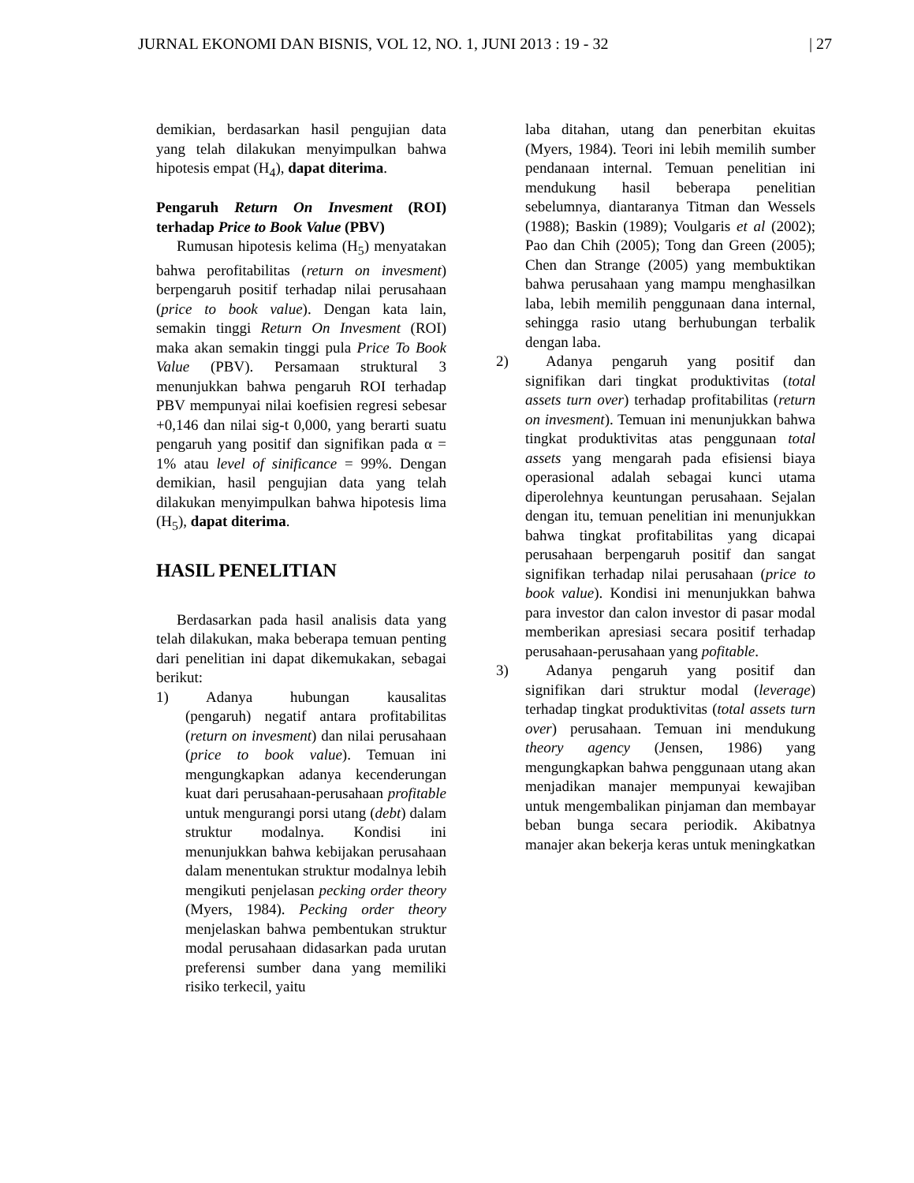JURNAL EKONOMI DAN BISNIS, VOL 12, NO. 1, JUNI 2013 : 19 - 32 | 27
demikian, berdasarkan hasil pengujian data yang telah dilakukan menyimpulkan bahwa hipotesis empat (H<sub>4</sub>), dapat diterima.
Pengaruh Return On Invesment (ROI) terhadap Price to Book Value (PBV)
Rumusan hipotesis kelima (H<sub>5</sub>) menyatakan bahwa perofitabilitas (return on invesment) berpengaruh positif terhadap nilai perusahaan (price to book value). Dengan kata lain, semakin tinggi Return On Invesment (ROI) maka akan semakin tinggi pula Price To Book Value (PBV). Persamaan struktural 3 menunjukkan bahwa pengaruh ROI terhadap PBV mempunyai nilai koefisien regresi sebesar +0,146 dan nilai sig-t 0,000, yang berarti suatu pengaruh yang positif dan signifikan pada α = 1% atau level of sinificance = 99%. Dengan demikian, hasil pengujian data yang telah dilakukan menyimpulkan bahwa hipotesis lima (H<sub>5</sub>), dapat diterima.
HASIL PENELITIAN
Berdasarkan pada hasil analisis data yang telah dilakukan, maka beberapa temuan penting dari penelitian ini dapat dikemukakan, sebagai berikut:
1) Adanya hubungan kausalitas (pengaruh) negatif antara profitabilitas (return on invesment) dan nilai perusahaan (price to book value). Temuan ini mengungkapkan adanya kecenderungan kuat dari perusahaan-perusahaan profitable untuk mengurangi porsi utang (debt) dalam struktur modalnya. Kondisi ini menunjukkan bahwa kebijakan perusahaan dalam menentukan struktur modalnya lebih mengikuti penjelasan pecking order theory (Myers, 1984). Pecking order theory menjelaskan bahwa pembentukan struktur modal perusahaan didasarkan pada urutan preferensi sumber dana yang memiliki risiko terkecil, yaitu
laba ditahan, utang dan penerbitan ekuitas (Myers, 1984). Teori ini lebih memilih sumber pendanaan internal. Temuan penelitian ini mendukung hasil beberapa penelitian sebelumnya, diantaranya Titman dan Wessels (1988); Baskin (1989); Voulgaris et al (2002); Pao dan Chih (2005); Tong dan Green (2005); Chen dan Strange (2005) yang membuktikan bahwa perusahaan yang mampu menghasilkan laba, lebih memilih penggunaan dana internal, sehingga rasio utang berhubungan terbalik dengan laba.
2) Adanya pengaruh yang positif dan signifikan dari tingkat produktivitas (total assets turn over) terhadap profitabilitas (return on invesment). Temuan ini menunjukkan bahwa tingkat produktivitas atas penggunaan total assets yang mengarah pada efisiensi biaya operasional adalah sebagai kunci utama diperolehnya keuntungan perusahaan. Sejalan dengan itu, temuan penelitian ini menunjukkan bahwa tingkat profitabilitas yang dicapai perusahaan berpengaruh positif dan sangat signifikan terhadap nilai perusahaan (price to book value). Kondisi ini menunjukkan bahwa para investor dan calon investor di pasar modal memberikan apresiasi secara positif terhadap perusahaan-perusahaan yang pofitable.
3) Adanya pengaruh yang positif dan signifikan dari struktur modal (leverage) terhadap tingkat produktivitas (total assets turn over) perusahaan. Temuan ini mendukung theory agency (Jensen, 1986) yang mengungkapkan bahwa penggunaan utang akan menjadikan manajer mempunyai kewajiban untuk mengembalikan pinjaman dan membayar beban bunga secara periodik. Akibatnya manajer akan bekerja keras untuk meningkatkan